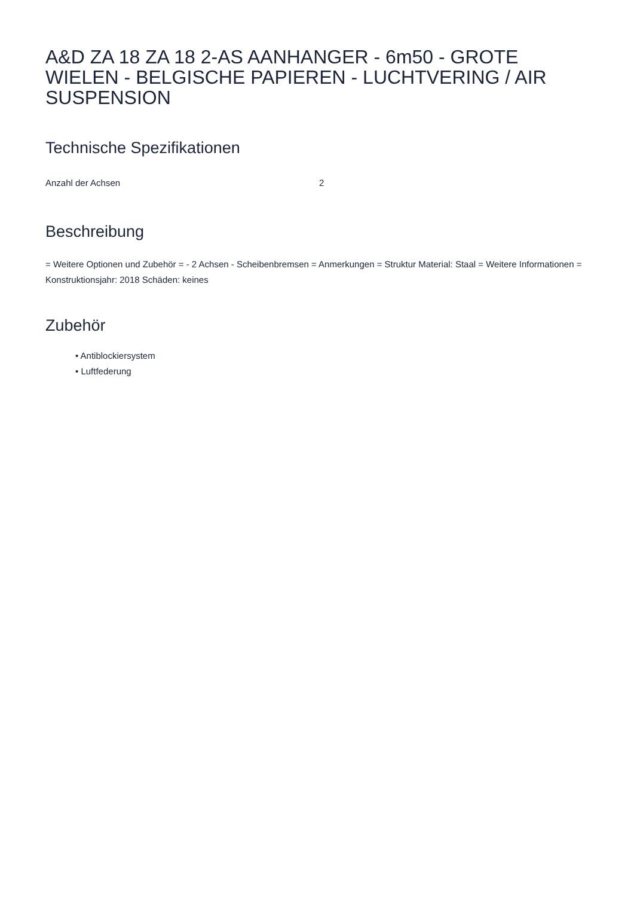A&D ZA 18 ZA 18 2-AS AANHANGER - 6m50 - GROTE WIELEN - BELGISCHE PAPIEREN - LUCHTVERING / AIR SUSPENSION
Technische Spezifikationen
| Anzahl der Achsen | 2 |
Beschreibung
= Weitere Optionen und Zubehör = - 2 Achsen - Scheibenbremsen = Anmerkungen = Struktur Material: Staal = Weitere Informationen = Konstruktionsjahr: 2018 Schäden: keines
Zubehör
• Antiblockiersystem
• Luftfederung